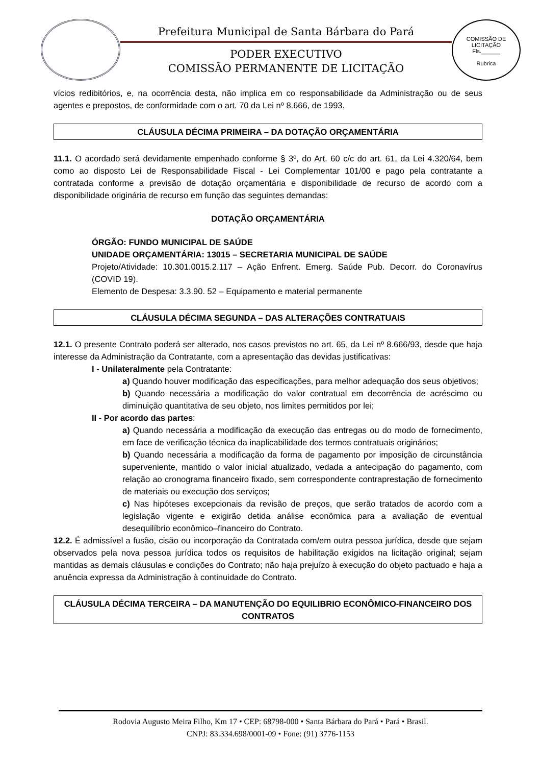Prefeitura Municipal de Santa Bárbara do Pará
PODER EXECUTIVO
COMISSÃO PERMANENTE DE LICITAÇÃO
COMISSÃO DE LICITAÇÃO
Fls.______
Rubrica
vícios redibitórios, e, na ocorrência desta, não implica em co responsabilidade da Administração ou de seus agentes e prepostos, de conformidade com o art. 70 da Lei nº 8.666, de 1993.
CLÁUSULA DÉCIMA PRIMEIRA – DA DOTAÇÃO ORÇAMENTÁRIA
11.1. O acordado será devidamente empenhado conforme § 3º, do Art. 60 c/c do art. 61, da Lei 4.320/64, bem como ao disposto Lei de Responsabilidade Fiscal - Lei Complementar 101/00 e pago pela contratante a contratada conforme a previsão de dotação orçamentária e disponibilidade de recurso de acordo com a disponibilidade originária de recurso em função das seguintes demandas:
DOTAÇÃO ORÇAMENTÁRIA
ÓRGÃO: FUNDO MUNICIPAL DE SAÚDE
UNIDADE ORÇAMENTÁRIA: 13015 – SECRETARIA MUNICIPAL DE SAÚDE
Projeto/Atividade: 10.301.0015.2.117 – Ação Enfrent. Emerg. Saúde Pub. Decorr. do Coronavírus (COVID 19).
Elemento de Despesa: 3.3.90. 52 – Equipamento e material permanente
CLÁUSULA DÉCIMA SEGUNDA – DAS ALTERAÇÕES CONTRATUAIS
12.1. O presente Contrato poderá ser alterado, nos casos previstos no art. 65, da Lei nº 8.666/93, desde que haja interesse da Administração da Contratante, com a apresentação das devidas justificativas:
I - Unilateralmente pela Contratante:
a) Quando houver modificação das especificações, para melhor adequação dos seus objetivos;
b) Quando necessária a modificação do valor contratual em decorrência de acréscimo ou diminuição quantitativa de seu objeto, nos limites permitidos por lei;
II - Por acordo das partes:
a) Quando necessária a modificação da execução das entregas ou do modo de fornecimento, em face de verificação técnica da inaplicabilidade dos termos contratuais originários;
b) Quando necessária a modificação da forma de pagamento por imposição de circunstância superveniente, mantido o valor inicial atualizado, vedada a antecipação do pagamento, com relação ao cronograma financeiro fixado, sem correspondente contraprestação de fornecimento de materiais ou execução dos serviços;
c) Nas hipóteses excepcionais da revisão de preços, que serão tratados de acordo com a legislação vigente e exigirão detida análise econômica para a avaliação de eventual desequilíbrio econômico–financeiro do Contrato.
12.2. É admissível a fusão, cisão ou incorporação da Contratada com/em outra pessoa jurídica, desde que sejam observados pela nova pessoa jurídica todos os requisitos de habilitação exigidos na licitação original; sejam mantidas as demais cláusulas e condições do Contrato; não haja prejuízo à execução do objeto pactuado e haja a anuência expressa da Administração à continuidade do Contrato.
CLÁUSULA DÉCIMA TERCEIRA – DA MANUTENÇÃO DO EQUILIBRIO ECONÔMICO-FINANCEIRO DOS CONTRATOS
Rodovia Augusto Meira Filho, Km 17 • CEP: 68798-000 • Santa Bárbara do Pará • Pará • Brasil.
CNPJ: 83.334.698/0001-09 • Fone: (91) 3776-1153